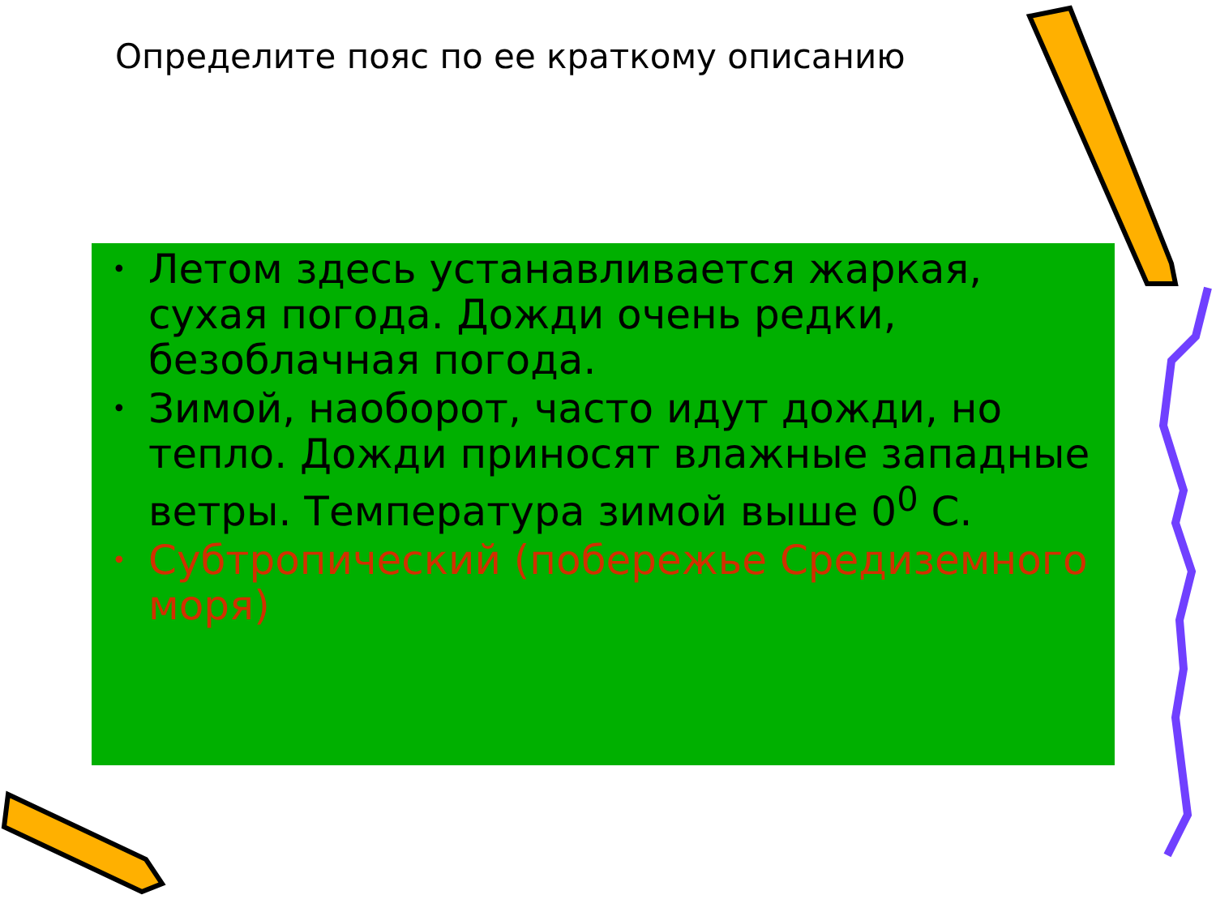Определите пояс по ее краткому описанию
• Летом здесь устанавливается жаркая, сухая погода. Дожди очень редки, безоблачная погода.
• Зимой, наоборот, часто идут дожди, но тепло. Дожди приносят влажные западные ветры. Температура зимой выше 0<sup>0</sup> С.
• Субтропический (побережье Средиземного моря)